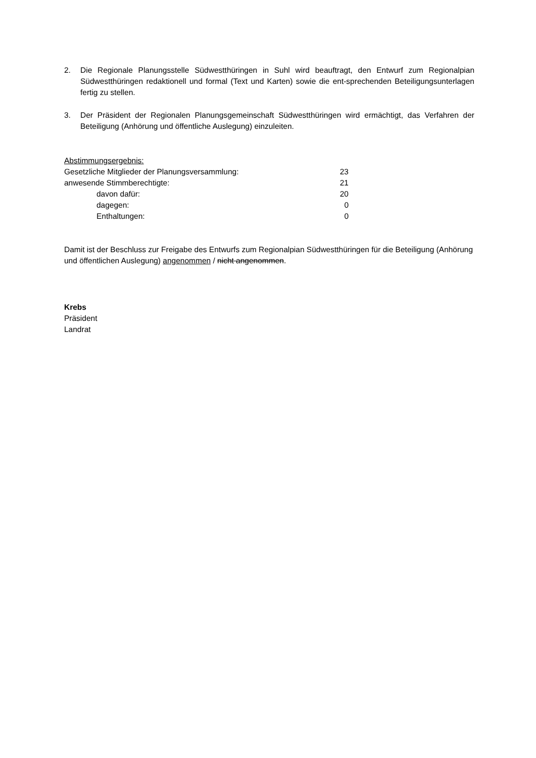2. Die Regionale Planungsstelle Südwestthüringen in Suhl wird beauftragt, den Entwurf zum Regionalpian Südwestthüringen redaktionell und formal (Text und Karten) sowie die ent-sprechenden Beteiligungsunterlagen fertig zu stellen.
3. Der Präsident der Regionalen Planungsgemeinschaft Südwestthüringen wird ermächtigt, das Verfahren der Beteiligung (Anhörung und öffentliche Auslegung) einzuleiten.
Abstimmungsergebnis:
Gesetzliche Mitglieder der Planungsversammlung: 23
anwesende Stimmberechtigte: 21
davon dafür: 20
dagegen: 0
Enthaltungen: 0
Damit ist der Beschluss zur Freigabe des Entwurfs zum Regionalpian Südwestthüringen für die Beteiligung (Anhörung und öffentlichen Auslegung) angenommen / nicht angenommen.
Krebs
Präsident
Landrat